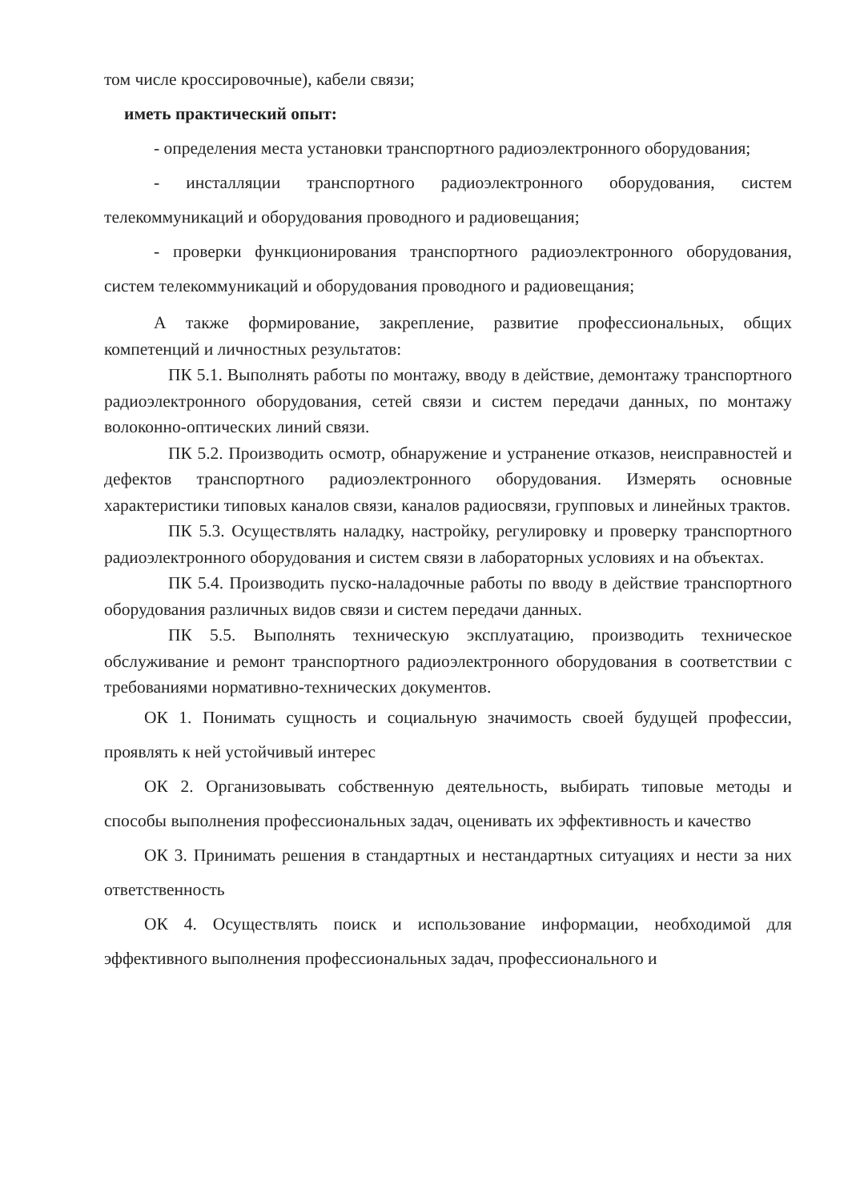том числе кроссировочные), кабели связи;
иметь практический опыт:
- определения места установки транспортного радиоэлектронного оборудования;
- инсталляции транспортного радиоэлектронного оборудования, систем телекоммуникаций и оборудования проводного и радиовещания;
- проверки функционирования транспортного радиоэлектронного оборудования, систем телекоммуникаций и оборудования проводного и радиовещания;
А также формирование, закрепление, развитие профессиональных, общих компетенций и личностных результатов:
ПК 5.1. Выполнять работы по монтажу, вводу в действие, демонтажу транспортного радиоэлектронного оборудования, сетей связи и систем передачи данных, по монтажу волоконно-оптических линий связи.
ПК 5.2. Производить осмотр, обнаружение и устранение отказов, неисправностей и дефектов транспортного радиоэлектронного оборудования. Измерять основные характеристики типовых каналов связи, каналов радиосвязи, групповых и линейных трактов.
ПК 5.3. Осуществлять наладку, настройку, регулировку и проверку транспортного радиоэлектронного оборудования и систем связи в лабораторных условиях и на объектах.
ПК 5.4. Производить пуско-наладочные работы по вводу в действие транспортного оборудования различных видов связи и систем передачи данных.
ПК 5.5. Выполнять техническую эксплуатацию, производить техническое обслуживание и ремонт транспортного радиоэлектронного оборудования в соответствии с требованиями нормативно-технических документов.
ОК 1. Понимать сущность и социальную значимость своей будущей профессии, проявлять к ней устойчивый интерес
ОК 2. Организовывать собственную деятельность, выбирать типовые методы и способы выполнения профессиональных задач, оценивать их эффективность и качество
ОК 3. Принимать решения в стандартных и нестандартных ситуациях и нести за них ответственность
ОК 4. Осуществлять поиск и использование информации, необходимой для эффективного выполнения профессиональных задач, профессионального и